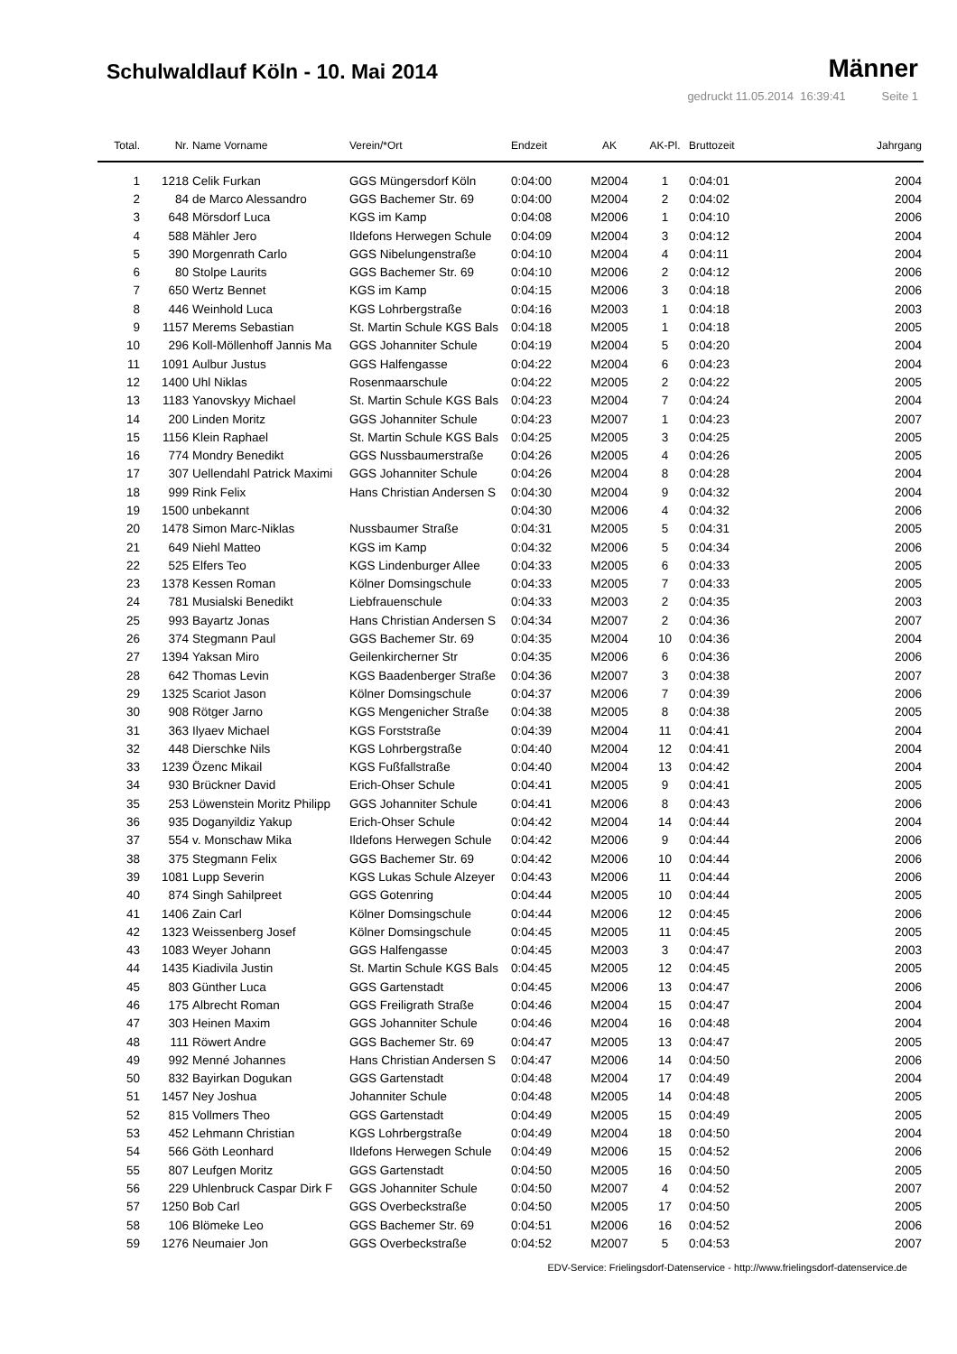Schulwaldlauf Köln - 10. Mai 2014
Männer
gedruckt 11.05.2014 16:39:41 Seite 1
| Total. | Nr. | Name Vorname | Verein/*Ort | Endzeit | AK | AK-Pl. | Bruttozeit | Jahrgang |
| --- | --- | --- | --- | --- | --- | --- | --- | --- |
| 1 | 1218 | Celik Furkan | GGS Müngersdorf Köln | 0:04:00 | M2004 | 1 | 0:04:01 | 2004 |
| 2 | 84 | de Marco Alessandro | GGS Bachemer Str. 69 | 0:04:00 | M2004 | 2 | 0:04:02 | 2004 |
| 3 | 648 | Mörsdorf Luca | KGS im Kamp | 0:04:08 | M2006 | 1 | 0:04:10 | 2006 |
| 4 | 588 | Mähler Jero | Ildefons Herwegen Schule | 0:04:09 | M2004 | 3 | 0:04:12 | 2004 |
| 5 | 390 | Morgenrath Carlo | GGS Nibelungenstraße | 0:04:10 | M2004 | 4 | 0:04:11 | 2004 |
| 6 | 80 | Stolpe Laurits | GGS Bachemer Str. 69 | 0:04:10 | M2006 | 2 | 0:04:12 | 2006 |
| 7 | 650 | Wertz Bennet | KGS im Kamp | 0:04:15 | M2006 | 3 | 0:04:18 | 2006 |
| 8 | 446 | Weinhold Luca | KGS Lohrbergstraße | 0:04:16 | M2003 | 1 | 0:04:18 | 2003 |
| 9 | 1157 | Merems Sebastian | St. Martin Schule KGS Bals | 0:04:18 | M2005 | 1 | 0:04:18 | 2005 |
| 10 | 296 | Koll-Möllenhoff Jannis Ma | GGS Johanniter Schule | 0:04:19 | M2004 | 5 | 0:04:20 | 2004 |
| 11 | 1091 | Aulbur Justus | GGS Halfengasse | 0:04:22 | M2004 | 6 | 0:04:23 | 2004 |
| 12 | 1400 | Uhl Niklas | Rosenmaarschule | 0:04:22 | M2005 | 2 | 0:04:22 | 2005 |
| 13 | 1183 | Yanovskyy Michael | St. Martin Schule KGS Bals | 0:04:23 | M2004 | 7 | 0:04:24 | 2004 |
| 14 | 200 | Linden Moritz | GGS Johanniter Schule | 0:04:23 | M2007 | 1 | 0:04:23 | 2007 |
| 15 | 1156 | Klein Raphael | St. Martin Schule KGS Bals | 0:04:25 | M2005 | 3 | 0:04:25 | 2005 |
| 16 | 774 | Mondry Benedikt | GGS Nussbaumerstraße | 0:04:26 | M2005 | 4 | 0:04:26 | 2005 |
| 17 | 307 | Uellendahl Patrick Maximi | GGS Johanniter Schule | 0:04:26 | M2004 | 8 | 0:04:28 | 2004 |
| 18 | 999 | Rink Felix | Hans Christian Andersen S | 0:04:30 | M2004 | 9 | 0:04:32 | 2004 |
| 19 | 1500 | unbekannt | | 0:04:30 | M2006 | 4 | 0:04:32 | 2006 |
| 20 | 1478 | Simon Marc-Niklas | Nussbaumer Straße | 0:04:31 | M2005 | 5 | 0:04:31 | 2005 |
| 21 | 649 | Niehl Matteo | KGS im Kamp | 0:04:32 | M2006 | 5 | 0:04:34 | 2006 |
| 22 | 525 | Elfers Teo | KGS Lindenburger Allee | 0:04:33 | M2005 | 6 | 0:04:33 | 2005 |
| 23 | 1378 | Kessen Roman | Kölner Domsingschule | 0:04:33 | M2005 | 7 | 0:04:33 | 2005 |
| 24 | 781 | Musialski Benedikt | Liebfrauenschule | 0:04:33 | M2003 | 2 | 0:04:35 | 2003 |
| 25 | 993 | Bayartz Jonas | Hans Christian Andersen S | 0:04:34 | M2007 | 2 | 0:04:36 | 2007 |
| 26 | 374 | Stegmann Paul | GGS Bachemer Str. 69 | 0:04:35 | M2004 | 10 | 0:04:36 | 2004 |
| 27 | 1394 | Yaksan Miro | Geilenkircherner Str | 0:04:35 | M2006 | 6 | 0:04:36 | 2006 |
| 28 | 642 | Thomas Levin | KGS Baadenberger Straße | 0:04:36 | M2007 | 3 | 0:04:38 | 2007 |
| 29 | 1325 | Scariot Jason | Kölner Domsingschule | 0:04:37 | M2006 | 7 | 0:04:39 | 2006 |
| 30 | 908 | Rötger Jarno | KGS Mengenicher Straße | 0:04:38 | M2005 | 8 | 0:04:38 | 2005 |
| 31 | 363 | Ilyaev Michael | KGS Forststraße | 0:04:39 | M2004 | 11 | 0:04:41 | 2004 |
| 32 | 448 | Dierschke Nils | KGS Lohrbergstraße | 0:04:40 | M2004 | 12 | 0:04:41 | 2004 |
| 33 | 1239 | Özenc Mikail | KGS Fußfallstraße | 0:04:40 | M2004 | 13 | 0:04:42 | 2004 |
| 34 | 930 | Brückner David | Erich-Ohser Schule | 0:04:41 | M2005 | 9 | 0:04:41 | 2005 |
| 35 | 253 | Löwenstein Moritz Philipp | GGS Johanniter Schule | 0:04:41 | M2006 | 8 | 0:04:43 | 2006 |
| 36 | 935 | Doganyildiz Yakup | Erich-Ohser Schule | 0:04:42 | M2004 | 14 | 0:04:44 | 2004 |
| 37 | 554 | v. Monschaw Mika | Ildefons Herwegen Schule | 0:04:42 | M2006 | 9 | 0:04:44 | 2006 |
| 38 | 375 | Stegmann Felix | GGS Bachemer Str. 69 | 0:04:42 | M2006 | 10 | 0:04:44 | 2006 |
| 39 | 1081 | Lupp Severin | KGS Lukas Schule Alzeyer | 0:04:43 | M2006 | 11 | 0:04:44 | 2006 |
| 40 | 874 | Singh Sahilpreet | GGS Gotenring | 0:04:44 | M2005 | 10 | 0:04:44 | 2005 |
| 41 | 1406 | Zain Carl | Kölner Domsingschule | 0:04:44 | M2006 | 12 | 0:04:45 | 2006 |
| 42 | 1323 | Weissenberg Josef | Kölner Domsingschule | 0:04:45 | M2005 | 11 | 0:04:45 | 2005 |
| 43 | 1083 | Weyer Johann | GGS Halfengasse | 0:04:45 | M2003 | 3 | 0:04:47 | 2003 |
| 44 | 1435 | Kiadivila Justin | St. Martin Schule KGS Bals | 0:04:45 | M2005 | 12 | 0:04:45 | 2005 |
| 45 | 803 | Günther Luca | GGS Gartenstadt | 0:04:45 | M2006 | 13 | 0:04:47 | 2006 |
| 46 | 175 | Albrecht Roman | GGS Freiligrath Straße | 0:04:46 | M2004 | 15 | 0:04:47 | 2004 |
| 47 | 303 | Heinen Maxim | GGS Johanniter Schule | 0:04:46 | M2004 | 16 | 0:04:48 | 2004 |
| 48 | 111 | Röwert Andre | GGS Bachemer Str. 69 | 0:04:47 | M2005 | 13 | 0:04:47 | 2005 |
| 49 | 992 | Menné Johannes | Hans Christian Andersen S | 0:04:47 | M2006 | 14 | 0:04:50 | 2006 |
| 50 | 832 | Bayirkan Dogukan | GGS Gartenstadt | 0:04:48 | M2004 | 17 | 0:04:49 | 2004 |
| 51 | 1457 | Ney Joshua | Johanniter Schule | 0:04:48 | M2005 | 14 | 0:04:48 | 2005 |
| 52 | 815 | Vollmers Theo | GGS Gartenstadt | 0:04:49 | M2005 | 15 | 0:04:49 | 2005 |
| 53 | 452 | Lehmann Christian | KGS Lohrbergstraße | 0:04:49 | M2004 | 18 | 0:04:50 | 2004 |
| 54 | 566 | Göth Leonhard | Ildefons Herwegen Schule | 0:04:49 | M2006 | 15 | 0:04:52 | 2006 |
| 55 | 807 | Leufgen Moritz | GGS Gartenstadt | 0:04:50 | M2005 | 16 | 0:04:50 | 2005 |
| 56 | 229 | Uhlenbruck Caspar Dirk F | GGS Johanniter Schule | 0:04:50 | M2007 | 4 | 0:04:52 | 2007 |
| 57 | 1250 | Bob Carl | GGS Overbeckstraße | 0:04:50 | M2005 | 17 | 0:04:50 | 2005 |
| 58 | 106 | Blömeke Leo | GGS Bachemer Str. 69 | 0:04:51 | M2006 | 16 | 0:04:52 | 2006 |
| 59 | 1276 | Neumaier Jon | GGS Overbeckstraße | 0:04:52 | M2007 | 5 | 0:04:53 | 2007 |
EDV-Service: Frielingsdorf-Datenservice - http://www.frielingsdorf-datenservice.de